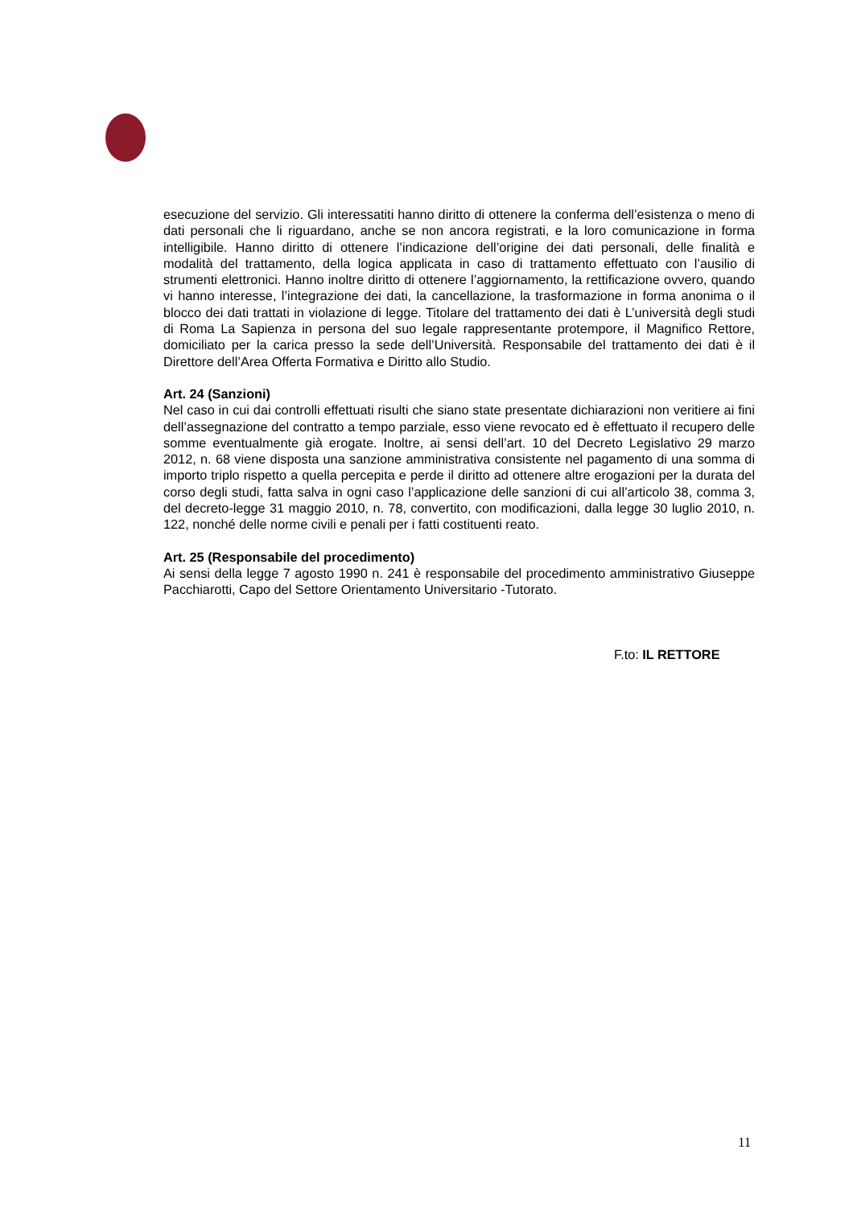esecuzione del servizio. Gli interessatiti hanno diritto di ottenere la conferma dell’esistenza o meno di dati personali che li riguardano, anche se non ancora registrati, e la loro comunicazione in forma intelligibile. Hanno diritto di ottenere l’indicazione dell’origine dei dati personali, delle finalità e modalità del trattamento, della logica applicata in caso di trattamento effettuato con l’ausilio di strumenti elettronici. Hanno inoltre diritto di ottenere l’aggiornamento, la rettificazione ovvero, quando vi hanno interesse, l’integrazione dei dati, la cancellazione, la trasformazione in forma anonima o il blocco dei dati trattati in violazione di legge. Titolare del trattamento dei dati è L’università degli studi di Roma La Sapienza in persona del suo legale rappresentante protempore, il Magnifico Rettore, domiciliato per la carica presso la sede dell’Università. Responsabile del trattamento dei dati è il Direttore dell’Area Offerta Formativa e Diritto allo Studio.
Art. 24 (Sanzioni)
Nel caso in cui dai controlli effettuati risulti che siano state presentate dichiarazioni non veritiere ai fini dell’assegnazione del contratto a tempo parziale, esso viene revocato ed è effettuato il recupero delle somme eventualmente già erogate. Inoltre, ai sensi dell’art. 10 del Decreto Legislativo 29 marzo 2012, n. 68 viene disposta una sanzione amministrativa consistente nel pagamento di una somma di importo triplo rispetto a quella percepita e perde il diritto ad ottenere altre erogazioni per la durata del corso degli studi, fatta salva in ogni caso l’applicazione delle sanzioni di cui all’articolo 38, comma 3, del decreto-legge 31 maggio 2010, n. 78, convertito, con modificazioni, dalla legge 30 luglio 2010, n. 122, nonché delle norme civili e penali per i fatti costituenti reato.
Art. 25 (Responsabile del procedimento)
Ai sensi della legge 7 agosto 1990 n. 241 è responsabile del procedimento amministrativo Giuseppe Pacchiarotti, Capo del Settore Orientamento Universitario -Tutorato.
F.to: IL RETTORE
11